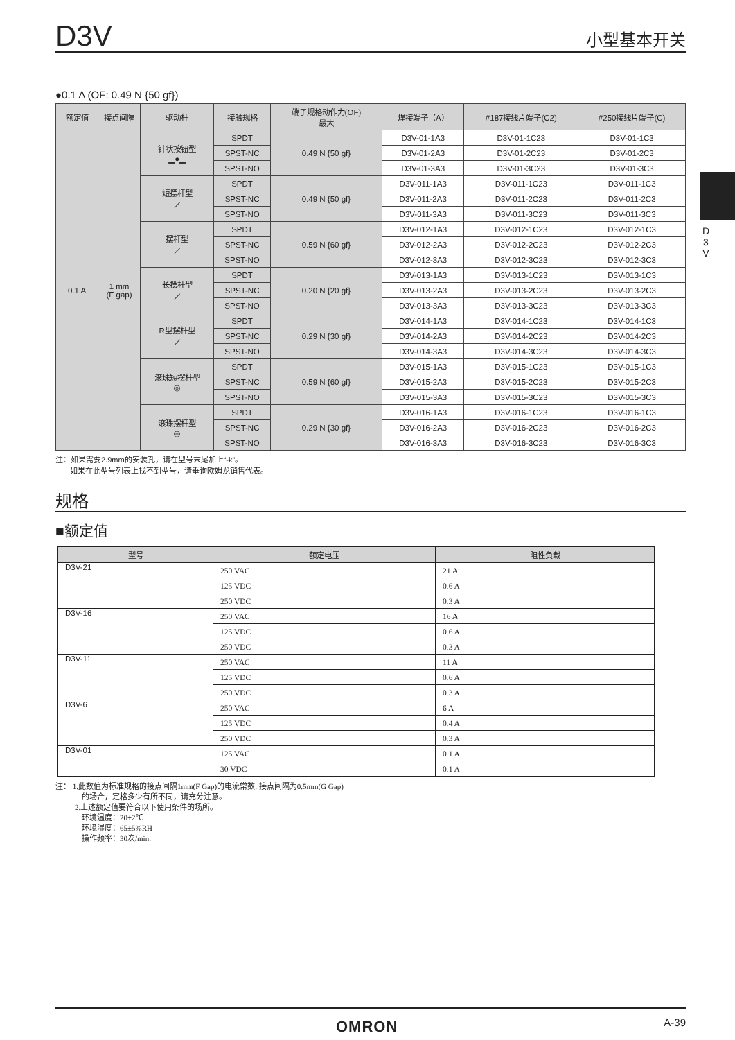D3V 小型基本开关
D 3 V
●0.1 A (OF: 0.49 N {50 gf})
| 额定值 | 接点间隔 | 驱动杆 | 接触规格 | 端子规格动作力(OF) 最大 | 焊接端子（A） | #187接线片端子(C2) | #250接线片端子(C) |
| --- | --- | --- | --- | --- | --- | --- | --- |
| 0.1 A | 1 mm (F gap) | 针状按钮型 ▁●▁ | SPDT | 0.49 N {50 gf} | D3V-01-1A3 | D3V-01-1C23 | D3V-01-1C3 |
| | | | SPST-NC | | D3V-01-2A3 | D3V-01-2C23 | D3V-01-2C3 |
| | | | SPST-NO | | D3V-01-3A3 | D3V-01-3C23 | D3V-01-3C3 |
| | | 短摆杆型 ⟋ | SPDT | 0.49 N {50 gf} | D3V-011-1A3 | D3V-011-1C23 | D3V-011-1C3 |
| | | | SPST-NC | | D3V-011-2A3 | D3V-011-2C23 | D3V-011-2C3 |
| | | | SPST-NO | | D3V-011-3A3 | D3V-011-3C23 | D3V-011-3C3 |
| | | 摆杆型 ⟋ | SPDT | 0.59 N {60 gf} | D3V-012-1A3 | D3V-012-1C23 | D3V-012-1C3 |
| | | | SPST-NC | | D3V-012-2A3 | D3V-012-2C23 | D3V-012-2C3 |
| | | | SPST-NO | | D3V-012-3A3 | D3V-012-3C23 | D3V-012-3C3 |
| | | 长摆杆型 ⟋ | SPDT | 0.20 N {20 gf} | D3V-013-1A3 | D3V-013-1C23 | D3V-013-1C3 |
| | | | SPST-NC | | D3V-013-2A3 | D3V-013-2C23 | D3V-013-2C3 |
| | | | SPST-NO | | D3V-013-3A3 | D3V-013-3C23 | D3V-013-3C3 |
| | | R型摆杆型 ⟋ | SPDT | 0.29 N {30 gf} | D3V-014-1A3 | D3V-014-1C23 | D3V-014-1C3 |
| | | | SPST-NC | | D3V-014-2A3 | D3V-014-2C23 | D3V-014-2C3 |
| | | | SPST-NO | | D3V-014-3A3 | D3V-014-3C23 | D3V-014-3C3 |
| | | 滚珠短摆杆型 ◎ | SPDT | 0.59 N {60 gf} | D3V-015-1A3 | D3V-015-1C23 | D3V-015-1C3 |
| | | | SPST-NC | | D3V-015-2A3 | D3V-015-2C23 | D3V-015-2C3 |
| | | | SPST-NO | | D3V-015-3A3 | D3V-015-3C23 | D3V-015-3C3 |
| | | 滚珠摆杆型 ◎ | SPDT | 0.29 N {30 gf} | D3V-016-1A3 | D3V-016-1C23 | D3V-016-1C3 |
| | | | SPST-NC | | D3V-016-2A3 | D3V-016-2C23 | D3V-016-2C3 |
| | | | SPST-NO | | D3V-016-3A3 | D3V-016-3C23 | D3V-016-3C3 |
注：如果需要2.9mm的安装孔，请在型号末尾加上“-k”。
如果在此型号列表上找不到型号，请垂询欧姆龙销售代表。
规格
■额定值
| 型号 | 额定电压 | 阻性负载 |
| --- | --- | --- |
| D3V-21 | 250 VAC | 21 A |
| | 125 VDC | 0.6 A |
| | 250 VDC | 0.3 A |
| D3V-16 | 250 VAC | 16 A |
| | 125 VDC | 0.6 A |
| | 250 VDC | 0.3 A |
| D3V-11 | 250 VAC | 11 A |
| | 125 VDC | 0.6 A |
| | 250 VDC | 0.3 A |
| D3V-6 | 250 VAC | 6 A |
| | 125 VDC | 0.4 A |
| | 250 VDC | 0.3 A |
| D3V-01 | 125 VAC | 0.1 A |
| | 30 VDC | 0.1 A |
注： 1.此数值为标准规格的接点间隔1mm(F Gap)的电流常数. 接点间隔为0.5mm(G Gap)
的场合，定格多少有所不同，请充分注意。
2.上述额定值要符合以下使用条件的场所。
环境温度：20±2℃
环境湿度：65±5%RH
操作频率：30次/min.
OMRON A-39